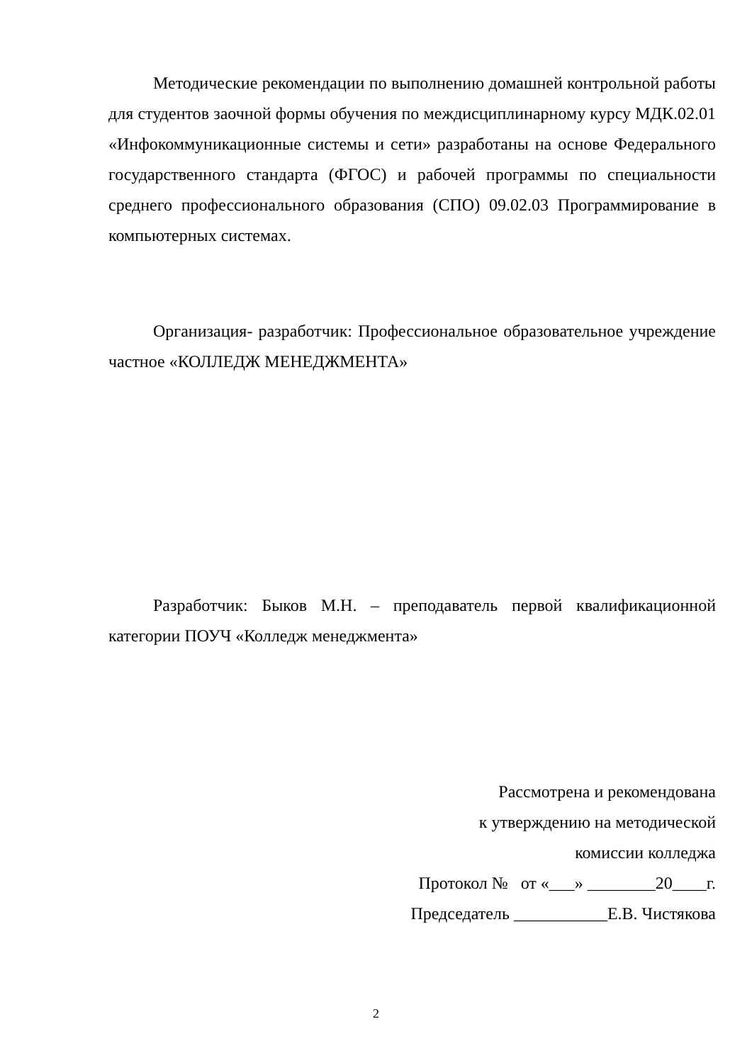Методические рекомендации по выполнению домашней контрольной работы для студентов заочной формы обучения по междисциплинарному курсу МДК.02.01 «Инфокоммуникационные системы и сети» разработаны на основе Федерального государственного стандарта (ФГОС) и рабочей программы по специальности среднего профессионального образования (СПО) 09.02.03 Программирование в компьютерных системах.
Организация- разработчик: Профессиональное образовательное учреждение частное «КОЛЛЕДЖ МЕНЕДЖМЕНТА»
Разработчик: Быков М.Н. – преподаватель первой квалификационной категории ПОУЧ «Колледж менеджмента»
Рассмотрена и рекомендована
к утверждению на методической
комиссии колледжа
Протокол № от «___» ________20____г.
Председатель ___________Е.В. Чистякова
2